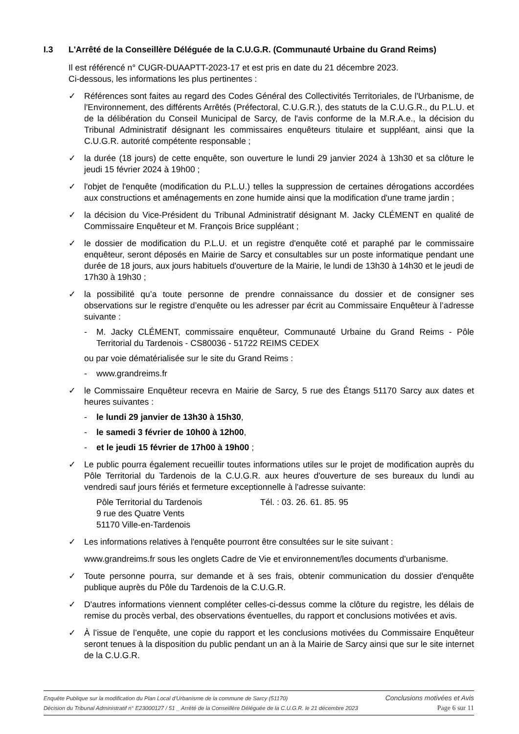I.3 L'Arrêté de la Conseillère Déléguée de la C.U.G.R. (Communauté Urbaine du Grand Reims)
Il est référencé n° CUGR-DUAAPTT-2023-17 et est pris en date du 21 décembre 2023.
Ci-dessous, les informations les plus pertinentes :
✓ Références sont faites au regard des Codes Général des Collectivités Territoriales, de l'Urbanisme, de l'Environnement, des différents Arrêtés (Préfectoral, C.U.G.R.), des statuts de la C.U.G.R., du P.L.U. et de la délibération du Conseil Municipal de Sarcy, de l'avis conforme de la M.R.A.e., la décision du Tribunal Administratif désignant les commissaires enquêteurs titulaire et suppléant, ainsi que la C.U.G.R. autorité compétente responsable ;
✓ la durée (18 jours) de cette enquête, son ouverture le lundi 29 janvier 2024 à 13h30 et sa clôture le jeudi 15 février 2024 à 19h00 ;
✓ l'objet de l'enquête (modification du P.L.U.) telles la suppression de certaines dérogations accordées aux constructions et aménagements en zone humide ainsi que la modification d'une trame jardin ;
✓ la décision du Vice-Président du Tribunal Administratif désignant M. Jacky CLÉMENT en qualité de Commissaire Enquêteur et M. François Brice suppléant ;
✓ le dossier de modification du P.L.U. et un registre d'enquête coté et paraphé par le commissaire enquêteur, seront déposés en Mairie de Sarcy et consultables sur un poste informatique pendant une durée de 18 jours, aux jours habituels d'ouverture de la Mairie, le lundi de 13h30 à 14h30 et le jeudi de 17h30 à 19h30 ;
✓ la possibilité qu’a toute personne de prendre connaissance du dossier et de consigner ses observations sur le registre d’enquête ou les adresser par écrit au Commissaire Enquêteur à l’adresse suivante :
- M. Jacky CLÉMENT, commissaire enquêteur, Communauté Urbaine du Grand Reims - Pôle Territorial du Tardenois - CS80036 - 51722 REIMS CEDEX
ou par voie dématérialisée sur le site du Grand Reims :
- www.grandreims.fr
✓ le Commissaire Enquêteur recevra en Mairie de Sarcy, 5 rue des Étangs 51170 Sarcy aux dates et heures suivantes :
- le lundi 29 janvier de 13h30 à 15h30,
- le samedi 3 février de 10h00 à 12h00,
- et le jeudi 15 février de 17h00 à 19h00 ;
✓ Le public pourra également recueillir toutes informations utiles sur le projet de modification auprès du Pôle Territorial du Tardenois de la C.U.G.R. aux heures d'ouverture de ses bureaux du lundi au vendredi sauf jours fériés et fermeture exceptionnelle à l'adresse suivante:
Pôle Territorial du Tardenois
9 rue des Quatre Vents
51170 Ville-en-Tardenois
Tél. : 03. 26. 61. 85. 95
✓ Les informations relatives à l'enquête pourront être consultées sur le site suivant :
www.grandreims.fr sous les onglets Cadre de Vie et environnement/les documents d'urbanisme.
✓ Toute personne pourra, sur demande et à ses frais, obtenir communication du dossier d'enquête publique auprès du Pôle du Tardenois de la C.U.G.R.
✓ D'autres informations viennent compléter celles-ci-dessus comme la clôture du registre, les délais de remise du procès verbal, des observations éventuelles, du rapport et conclusions motivées et avis.
✓ À l’issue de l’enquête, une copie du rapport et les conclusions motivées du Commissaire Enquêteur seront tenues à la disposition du public pendant un an à la Mairie de Sarcy ainsi que sur le site internet de la C.U.G.R.
Enquête Publique sur la modification du Plan Local d'Urbanisme de la commune de Sarcy (51170) Conclusions motivées et Avis
Décision du Tribunal Administratif n° E23000127 / 51 _ Arrêté de la Conseillère Déléguée de la C.U.G.R. le 21 décembre 2023 Page 6 sur 11